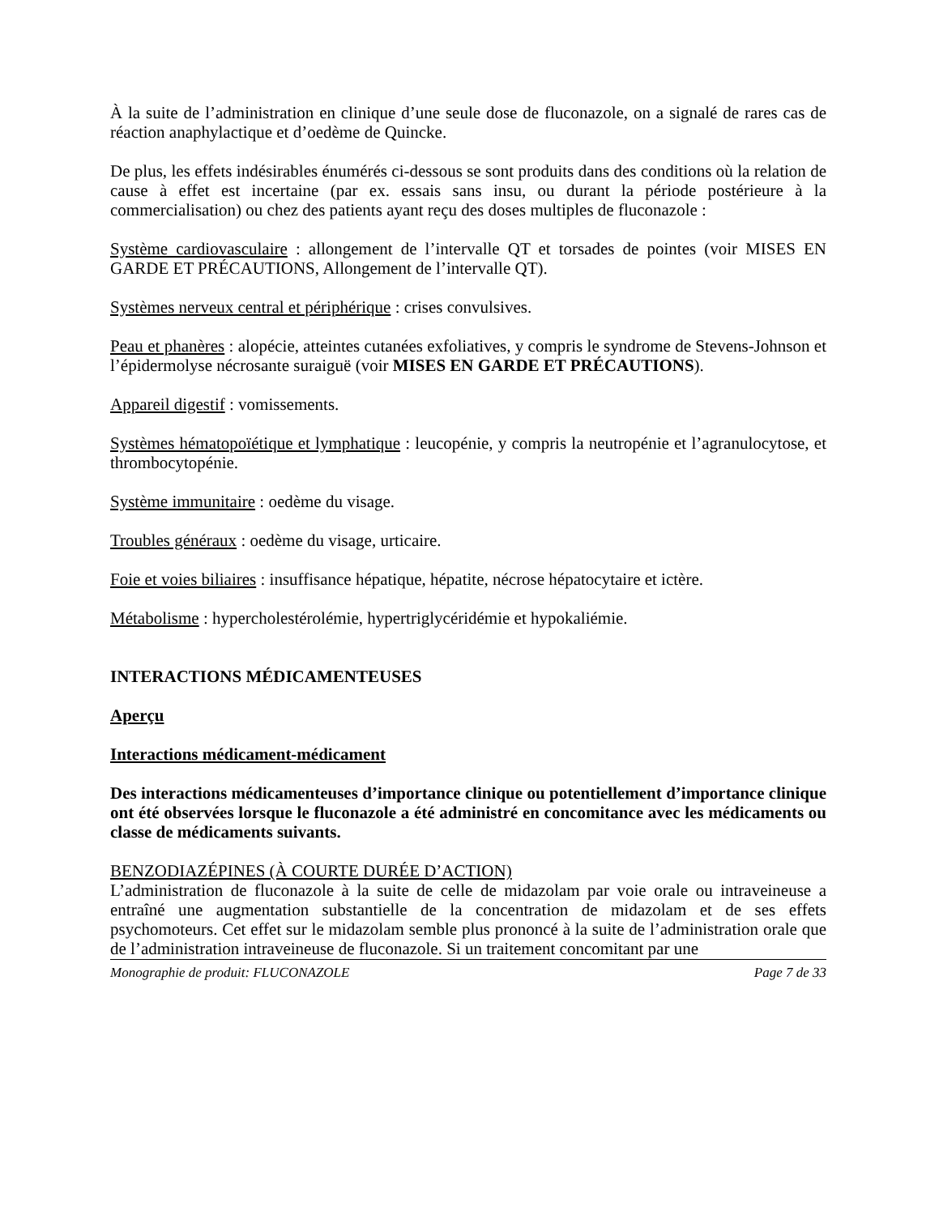À la suite de l’administration en clinique d’une seule dose de fluconazole, on a signalé de rares cas de réaction anaphylactique et d’oedème de Quincke.
De plus, les effets indésirables énumérés ci-dessous se sont produits dans des conditions où la relation de cause à effet est incertaine (par ex. essais sans insu, ou durant la période postérieure à la commercialisation) ou chez des patients ayant reçu des doses multiples de fluconazole :
Système cardiovasculaire : allongement de l’intervalle QT et torsades de pointes (voir MISES EN GARDE ET PRÉCAUTIONS, Allongement de l’intervalle QT).
Systèmes nerveux central et périphérique : crises convulsives.
Peau et phanères : alopécie, atteintes cutanées exfoliatives, y compris le syndrome de Stevens-Johnson et l’épidermolyse nécrosante suraiguë (voir MISES EN GARDE ET PRÉCAUTIONS).
Appareil digestif : vomissements.
Systèmes hématopoïétique et lymphatique : leucopénie, y compris la neutropénie et l’agranulocytose, et thrombocytopénie.
Système immunitaire : oedème du visage.
Troubles généraux : oedème du visage, urticaire.
Foie et voies biliaires : insuffisance hépatique, hépatite, nécrose hépatocytaire et ictère.
Métabolisme : hypercholestérolémie, hypertriglycéridémie et hypokaliémie.
INTERACTIONS MÉDICAMENTEUSES
Aperçu
Interactions médicament-médicament
Des interactions médicamenteuses d’importance clinique ou potentiellement d’importance clinique ont été observées lorsque le fluconazole a été administré en concomitance avec les médicaments ou classe de médicaments suivants.
BENZODIAZÉPINES (À COURTE DURÉE D’ACTION)
L’administration de fluconazole à la suite de celle de midazolam par voie orale ou intraveineuse a entraîné une augmentation substantielle de la concentration de midazolam et de ses effets psychomoteurs. Cet effet sur le midazolam semble plus prononcé à la suite de l’administration orale que de l’administration intraveineuse de fluconazole. Si un traitement concomitant par une
Monographie de produit: FLUCONAZOLE Page 7 de 33